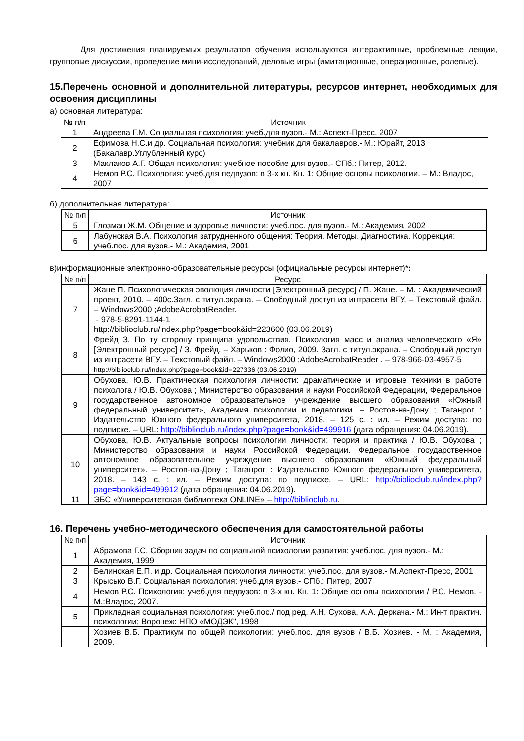Для достижения планируемых результатов обучения используются интерактивные, проблемные лекции, групповые дискуссии, проведение мини-исследований, деловые игры (имитационные, операционные, ролевые).
15.Перечень основной и дополнительной литературы, ресурсов интернет, необходимых для освоения дисциплины
а) основная литература:
| № п/п | Источник |
| --- | --- |
| 1 | Андреева Г.М. Социальная психология: учеб.для вузов.- М.: Аспект-Пресс, 2007 |
| 2 | Ефимова Н.С.и др. Социальная психология: учебник для бакалавров.- М.: Юрайт, 2013 (Бакалавр.Углубленный курс) |
| 3 | Маклаков А.Г. Общая психология: учебное пособие для вузов.- СПб.: Питер, 2012. |
| 4 | Немов Р.С. Психология: учеб.для педвузов: в 3-х кн. Кн. 1: Общие основы психологии. – М.: Владос, 2007 |
б) дополнительная литература:
| № п/п | Источник |
| --- | --- |
| 5 | Глозман Ж.М. Общение и здоровье личности: учеб.пос. для вузов.- М.: Академия, 2002 |
| 6 | Лабунская В.А. Психология затрудненного общения: Теория. Методы. Диагностика. Коррекция: учеб.пос. для вузов.- М.: Академия, 2001 |
в)информационные электронно-образовательные ресурсы (официальные ресурсы интернет)*:
| № п/п | Ресурс |
| --- | --- |
| 7 | Жане П. Психологическая эволюция личности [Электронный ресурс] / П. Жане. – М. : Академический проект, 2010. – 400с.Загл. с титул.экрана. – Свободный доступ из интрасети ВГУ. – Текстовый файл. – Windows2000 ;AdobeAcrobatReader. - 978-5-8291-1144-1 http://biblioclub.ru/index.php?page=book&id=223600 (03.06.2019) |
| 8 | Фрейд З. По ту сторону принципа удовольствия. Психология масс и анализ человеческого «Я» [Электронный ресурс] / З. Фрейд. – Харьков : Фолио, 2009. Загл. с титул.экрана. – Свободный доступ из интрасети ВГУ. – Текстовый файл. – Windows2000 ;AdobeAcrobatReader . – 978-966-03-4957-5 http://biblioclub.ru/index.php?page=book&id=227336 (03.06.2019) |
| 9 | Обухова, Ю.В. Практическая психология личности: драматические и игровые техники в работе психолога / Ю.В. Обухова ; Министерство образования и науки Российской Федерации, Федеральное государственное автономное образовательное учреждение высшего образования «Южный федеральный университет», Академия психологии и педагогики. – Ростов-на-Дону ; Таганрог : Издательство Южного федерального университета, 2018. – 125 с. : ил. – Режим доступа: по подписке. – URL: http://biblioclub.ru/index.php?page=book&id=499916 (дата обращения: 04.06.2019). |
| 10 | Обухова, Ю.В. Актуальные вопросы психологии личности: теория и практика / Ю.В. Обухова ; Министерство образования и науки Российской Федерации, Федеральное государственное автономное образовательное учреждение высшего образования «Южный федеральный университет». – Ростов-на-Дону ; Таганрог : Издательство Южного федерального университета, 2018. – 143 с. : ил. – Режим доступа: по подписке. – URL: http://biblioclub.ru/index.php?page=book&id=499912 (дата обращения: 04.06.2019). |
| 11 | ЭБС «Университетская библиотека ONLINE» – http://biblioclub.ru . |
16. Перечень учебно-методического обеспечения для самостоятельной работы
| № п/п | Источник |
| --- | --- |
| 1 | Абрамова Г.С. Сборник задач по социальной психологии развития: учеб.пос. для вузов.- М.: Академия, 1999 |
| 2 | Белинская Е.П. и др. Социальная психология личности: учеб.пос. для вузов.- М.Аспект-Пресс, 2001 |
| 3 | Крысько В.Г. Социальная психология: учеб.для вузов.- СПб.: Питер, 2007 |
| 4 | Немов Р.С. Психология: учеб.для педвузов: в 3-х кн. Кн. 1: Общие основы психологии / Р.С. Немов. - М.:Владос, 2007. |
| 5 | Прикладная социальная психология: учеб.пос./ под ред. А.Н. Сухова, А.А. Деркача.- М.: Ин-т практич. психологии; Воронеж: НПО «МОДЭК", 1998 |
| | Хозиев В.Б. Практикум по общей психологии: учеб.пос. для вузов / В.Б. Хозиев. - М. : Академия, 2009. |